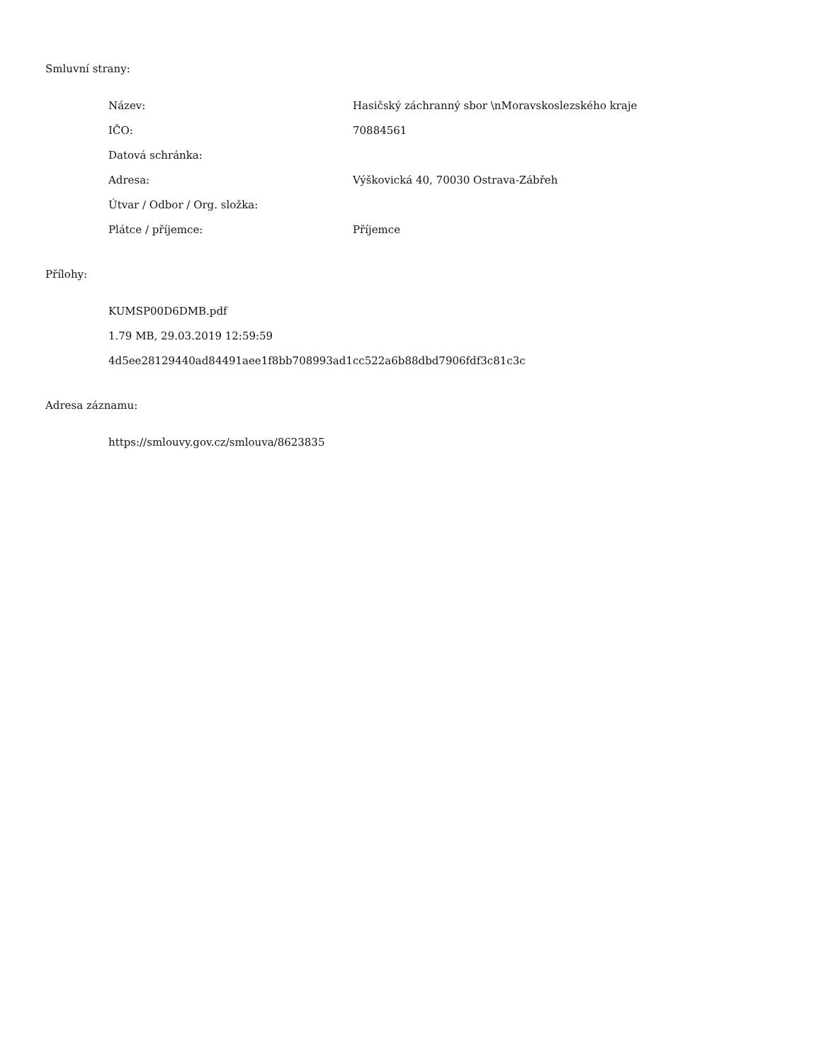Smluvní strany:
| Název: | Hasičský záchranný sbor \nMoravskoslezského kraje |
| IČO: | 70884561 |
| Datová schránka: | |
| Adresa: | Výškovická 40, 70030 Ostrava-Zábřeh |
| Útvar / Odbor / Org. složka: | |
| Plátce / příjemce: | Příjemce |
Přílohy:
KUMSP00D6DMB.pdf
1.79 MB, 29.03.2019 12:59:59
4d5ee28129440ad84491aee1f8bb708993ad1cc522a6b88dbd7906fdf3c81c3c
Adresa záznamu:
https://smlouvy.gov.cz/smlouva/8623835